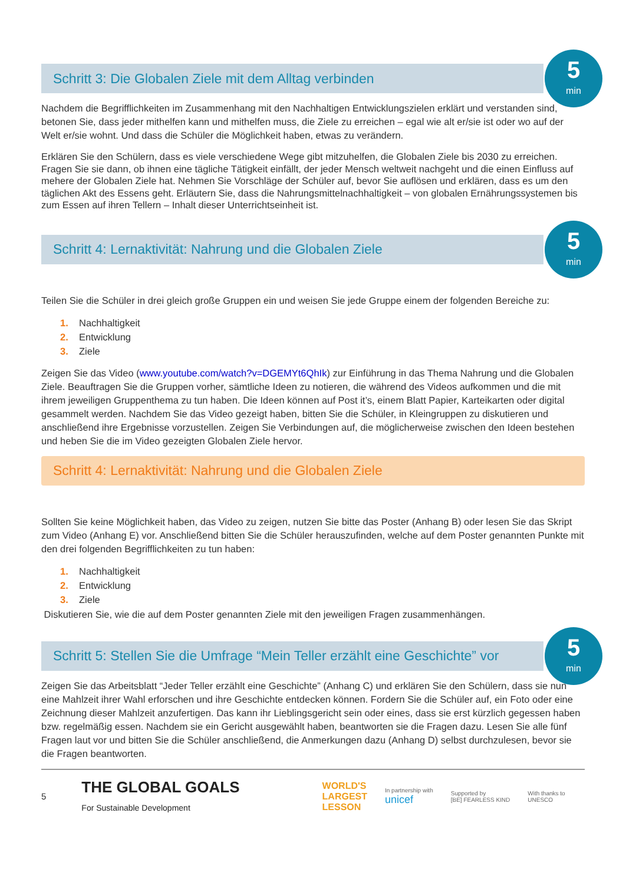Schritt 3: Die Globalen Ziele mit dem Alltag verbinden
5
min
Nachdem die Begrifflichkeiten im Zusammenhang mit den Nachhaltigen Entwicklungszielen erklärt und verstanden sind, betonen Sie, dass jeder mithelfen kann und mithelfen muss, die Ziele zu erreichen – egal wie alt er/sie ist oder wo auf der Welt er/sie wohnt. Und dass die Schüler die Möglichkeit haben, etwas zu verändern.
Erklären Sie den Schülern, dass es viele verschiedene Wege gibt mitzuhelfen, die Globalen Ziele bis 2030 zu erreichen. Fragen Sie sie dann, ob ihnen eine tägliche Tätigkeit einfällt, der jeder Mensch weltweit nachgeht und die einen Einfluss auf mehere der Globalen Ziele hat. Nehmen Sie Vorschläge der Schüler auf, bevor Sie auflösen und erklären, dass es um den täglichen Akt des Essens geht. Erläutern Sie, dass die Nahrungsmittelnachhaltigkeit – von globalen Ernährungssystemen bis zum Essen auf ihren Tellern – Inhalt dieser Unterrichtseinheit ist.
Schritt 4: Lernaktivität: Nahrung und die Globalen Ziele
5
min
Teilen Sie die Schüler in drei gleich große Gruppen ein und weisen Sie jede Gruppe einem der folgenden Bereiche zu:
1. Nachhaltigkeit
2. Entwicklung
3. Ziele
Zeigen Sie das Video (www.youtube.com/watch?v=DGEMYt6QhIk) zur Einführung in das Thema Nahrung und die Globalen Ziele. Beauftragen Sie die Gruppen vorher, sämtliche Ideen zu notieren, die während des Videos aufkommen und die mit ihrem jeweiligen Gruppenthema zu tun haben. Die Ideen können auf Post it’s, einem Blatt Papier, Karteikarten oder digital gesammelt werden. Nachdem Sie das Video gezeigt haben, bitten Sie die Schüler, in Kleingruppen zu diskutieren und anschließend ihre Ergebnisse vorzustellen. Zeigen Sie Verbindungen auf, die möglicherweise zwischen den Ideen bestehen und heben Sie die im Video gezeigten Globalen Ziele hervor.
Schritt 4: Lernaktivität: Nahrung und die Globalen Ziele
Sollten Sie keine Möglichkeit haben, das Video zu zeigen, nutzen Sie bitte das Poster (Anhang B) oder lesen Sie das Skript zum Video (Anhang E) vor. Anschließend bitten Sie die Schüler herauszufinden, welche auf dem Poster genannten Punkte mit den drei folgenden Begrifflichkeiten zu tun haben:
1. Nachhaltigkeit
2. Entwicklung
3. Ziele
Diskutieren Sie, wie die auf dem Poster genannten Ziele mit den jeweiligen Fragen zusammenhängen.
Schritt 5: Stellen Sie die Umfrage “Mein Teller erzählt eine Geschichte” vor
5
min
Zeigen Sie das Arbeitsblatt “Jeder Teller erzählt eine Geschichte” (Anhang C) und erklären Sie den Schülern, dass sie nun eine Mahlzeit ihrer Wahl erforschen und ihre Geschichte entdecken können. Fordern Sie die Schüler auf, ein Foto oder eine Zeichnung dieser Mahlzeit anzufertigen. Das kann ihr Lieblingsgericht sein oder eines, dass sie erst kürzlich gegessen haben bzw. regelmäßig essen. Nachdem sie ein Gericht ausgewählt haben, beantworten sie die Fragen dazu. Lesen Sie alle fünf Fragen laut vor und bitten Sie die Schüler anschließend, die Anmerkungen dazu (Anhang D) selbst durchzulesen, bevor sie die Fragen beantworten.
5 THE GLOBAL GOALS
For Sustainable Development WORLD'S
LARGEST
LESSON In partnership with
unicef Supported by
[BE] FEARLESS KIND With thanks to
UNESCO